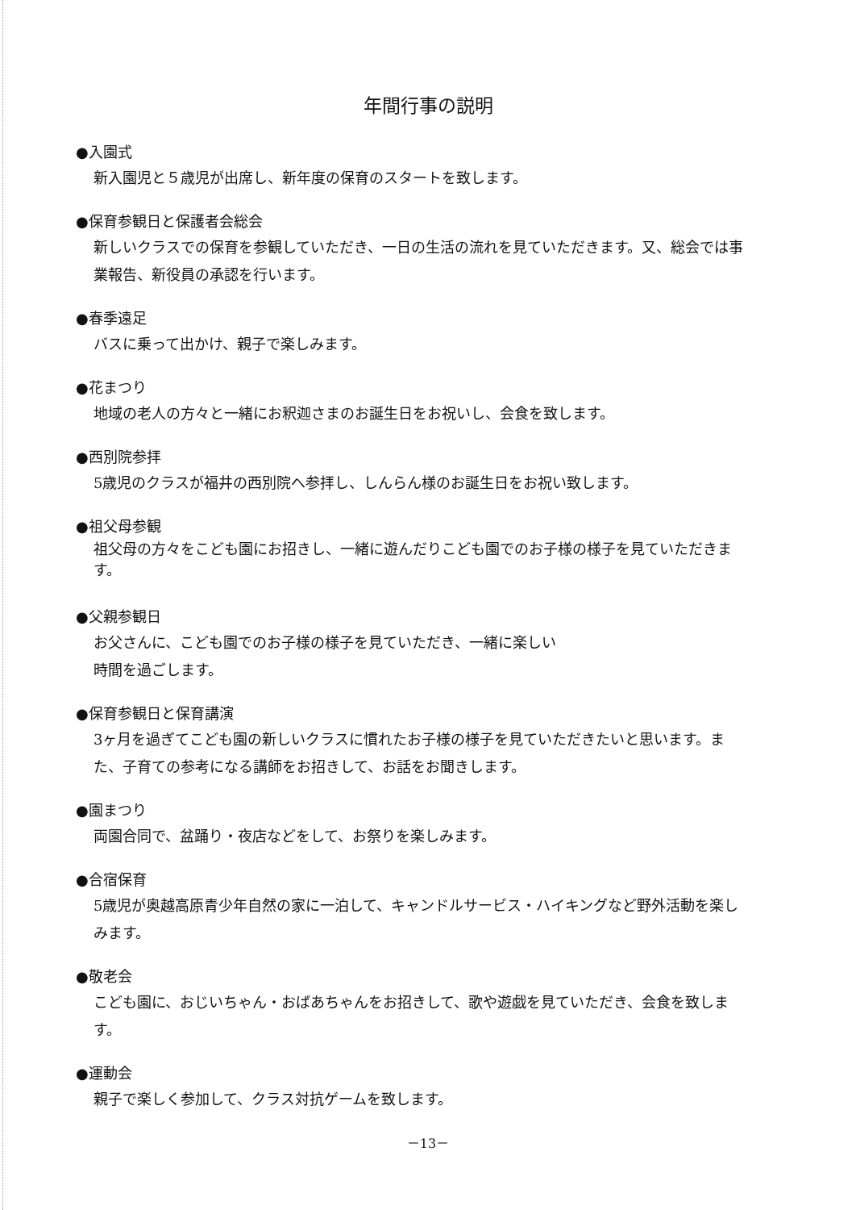年間行事の説明
●入園式
新入園児と５歳児が出席し、新年度の保育のスタートを致します。
●保育参観日と保護者会総会
新しいクラスでの保育を参観していただき、一日の生活の流れを見ていただきます。又、総会では事業報告、新役員の承認を行います。
●春季遠足
バスに乗って出かけ、親子で楽しみます。
●花まつり
地域の老人の方々と一緒にお釈迦さまのお誕生日をお祝いし、会食を致します。
●西別院参拝
5歳児のクラスが福井の西別院へ参拝し、しんらん様のお誕生日をお祝い致します。
●祖父母参観
祖父母の方々をこども園にお招きし、一緒に遊んだりこども園でのお子様の様子を見ていただきます。
●父親参観日
お父さんに、こども園でのお子様の様子を見ていただき、一緒に楽しい
時間を過ごします。
●保育参観日と保育講演
3ヶ月を過ぎてこども園の新しいクラスに慣れたお子様の様子を見ていただきたいと思います。また、子育ての参考になる講師をお招きして、お話をお聞きします。
●園まつり
両園合同で、盆踊り・夜店などをして、お祭りを楽しみます。
●合宿保育
5歳児が奥越高原青少年自然の家に一泊して、キャンドルサービス・ハイキングなど野外活動を楽しみます。
●敬老会
こども園に、おじいちゃん・おばあちゃんをお招きして、歌や遊戯を見ていただき、会食を致します。
●運動会
親子で楽しく参加して、クラス対抗ゲームを致します。
－13－